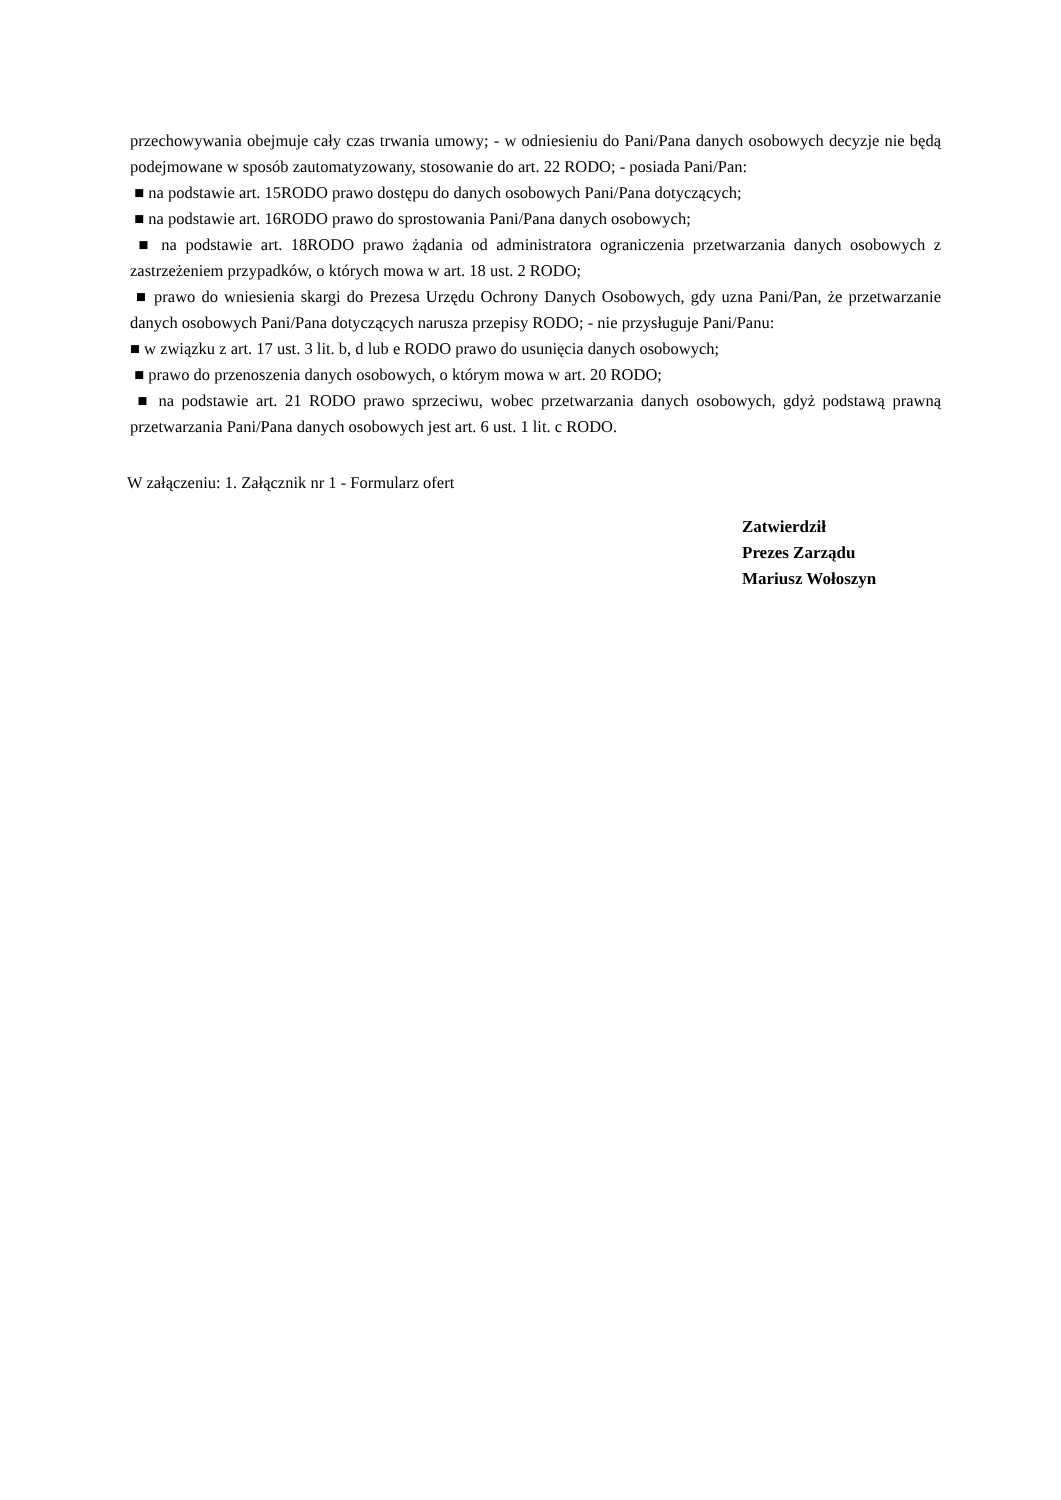przechowywania obejmuje cały czas trwania umowy; - w odniesieniu do Pani/Pana danych osobowych decyzje nie będą podejmowane w sposób zautomatyzowany, stosowanie do art. 22 RODO; - posiada Pani/Pan:
■ na podstawie art. 15RODO prawo dostępu do danych osobowych Pani/Pana dotyczących;
■ na podstawie art. 16RODO prawo do sprostowania Pani/Pana danych osobowych;
■ na podstawie art. 18RODO prawo żądania od administratora ograniczenia przetwarzania danych osobowych z zastrzeżeniem przypadków, o których mowa w art. 18 ust. 2 RODO;
■ prawo do wniesienia skargi do Prezesa Urzędu Ochrony Danych Osobowych, gdy uzna Pani/Pan, że przetwarzanie danych osobowych Pani/Pana dotyczących narusza przepisy RODO; - nie przysługuje Pani/Panu:
■ w związku z art. 17 ust. 3 lit. b, d lub e RODO prawo do usunięcia danych osobowych;
■ prawo do przenoszenia danych osobowych, o którym mowa w art. 20 RODO;
■ na podstawie art. 21 RODO prawo sprzeciwu, wobec przetwarzania danych osobowych, gdyż podstawą prawną przetwarzania Pani/Pana danych osobowych jest art. 6 ust. 1 lit. c RODO.
W załączeniu: 1. Załącznik nr 1 - Formularz ofert
Zatwierdził
Prezes Zarządu
Mariusz Wołoszyn